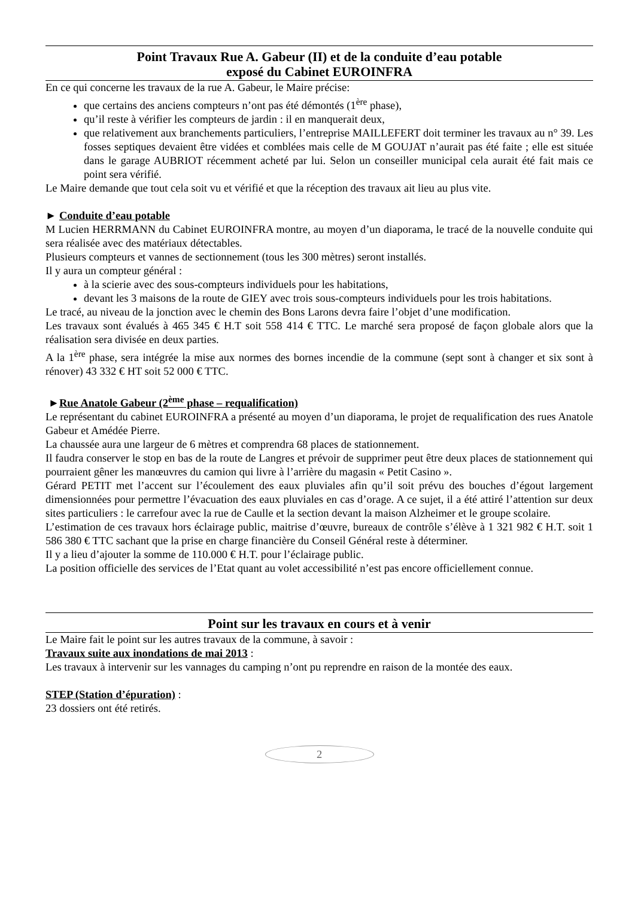Point Travaux Rue A. Gabeur (II) et de la conduite d’eau potable
exposé du Cabinet EUROINFRA
En ce qui concerne les travaux de la rue A. Gabeur, le Maire précise:
que certains des anciens compteurs n’ont pas été démontés (1<sup>ère</sup> phase),
qu’il reste à vérifier les compteurs de jardin : il en manquerait deux,
que relativement aux branchements particuliers, l’entreprise MAILLEFERT doit terminer les travaux au n° 39. Les fosses septiques devaient être vidées et comblées mais celle de M GOUJAT n’aurait pas été faite ; elle est située dans le garage AUBRIOT récemment acheté par lui. Selon un conseiller municipal cela aurait été fait mais ce point sera vérifié.
Le Maire demande que tout cela soit vu et vérifié et que la réception des travaux ait lieu au plus vite.
► Conduite d’eau potable
M Lucien HERRMANN du Cabinet EUROINFRA montre, au moyen d’un diaporama, le tracé de la nouvelle conduite qui sera réalisée avec des matériaux détectables.
Plusieurs compteurs et vannes de sectionnement (tous les 300 mètres) seront installés.
Il y aura un compteur général :
à la scierie avec des sous-compteurs individuels pour les habitations,
devant les 3 maisons de la route de GIEY avec trois sous-compteurs individuels pour les trois habitations.
Le tracé, au niveau de la jonction avec le chemin des Bons Larons devra faire l’objet d’une modification.
Les travaux sont évalués à 465 345 € H.T soit 558 414 € TTC. Le marché sera proposé de façon globale alors que la réalisation sera divisée en deux parties.
A la 1<sup>ère</sup> phase, sera intégrée la mise aux normes des bornes incendie de la commune (sept sont à changer et six sont à rénover) 43 332 € HT soit 52 000 € TTC.
►Rue Anatole Gabeur (2<sup>ème</sup> phase – requalification)
Le représentant du cabinet EUROINFRA a présenté au moyen d’un diaporama, le projet de requalification des rues Anatole Gabeur et Amédée Pierre.
La chaussée aura une largeur de 6 mètres et comprendra 68 places de stationnement.
Il faudra conserver le stop en bas de la route de Langres et prévoir de supprimer peut être deux places de stationnement qui pourraient gêner les manœuvres du camion qui livre à l’arrière du magasin « Petit Casino ».
Gérard PETIT met l’accent sur l’écoulement des eaux pluviales afin qu’il soit prévu des bouches d’égout largement dimensionnées pour permettre l’évacuation des eaux pluviales en cas d’orage. A ce sujet, il a été attiré l’attention sur deux sites particuliers : le carrefour avec la rue de Caulle et la section devant la maison Alzheimer et le groupe scolaire.
L’estimation de ces travaux hors éclairage public, maitrise d’œuvre, bureaux de contrôle s’élève à 1 321 982 € H.T. soit 1 586 380 € TTC sachant que la prise en charge financière du Conseil Général reste à déterminer.
Il y a lieu d’ajouter la somme de 110.000 € H.T. pour l’éclairage public.
La position officielle des services de l’Etat quant au volet accessibilité n’est pas encore officiellement connue.
Point sur les travaux en cours et à venir
Le Maire fait le point sur les autres travaux de la commune, à savoir :
Travaux suite aux inondations de mai 2013 :
Les travaux à intervenir sur les vannages du camping n’ont pu reprendre en raison de la montée des eaux.
STEP (Station d’épuration) :
23 dossiers ont été retirés.
2